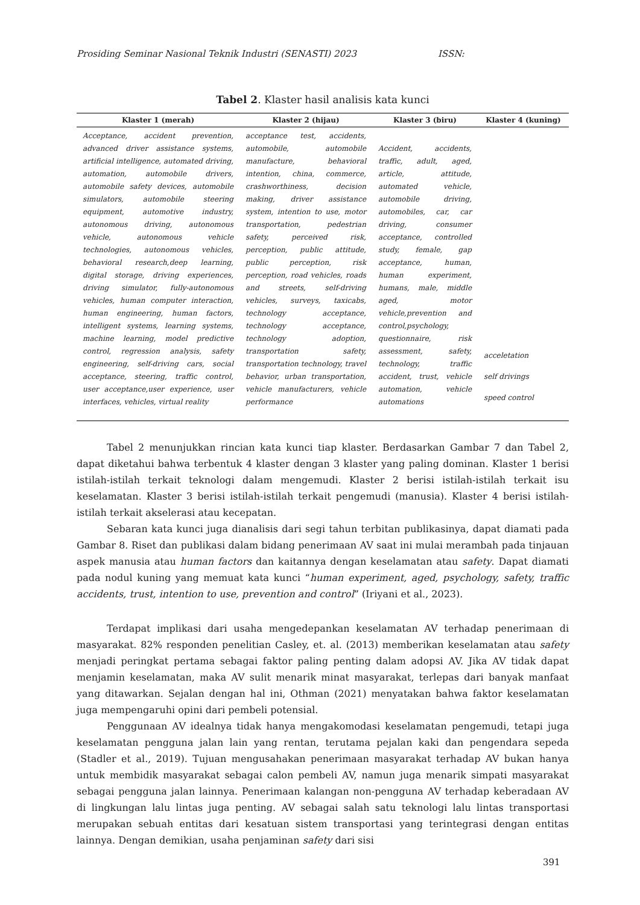Prosiding Seminar Nasional Teknik Industri (SENASTI) 2023 ISSN:
Tabel 2. Klaster hasil analisis kata kunci
| Klaster 1 (merah) | Klaster 2 (hijau) | Klaster 3 (biru) | Klaster 4 (kuning) |
| --- | --- | --- | --- |
| Acceptance, accident prevention, advanced driver assistance systems, artificial intelligence, automated driving, automation, automobile drivers, automobile safety devices, automobile simulators, automobile steering equipment, automotive industry, autonomous driving, autonomous vehicle, autonomous vehicle technologies, autonomous vehicles, behavioral research,deep learning, digital storage, driving experiences, driving simulator, fully-autonomous vehicles, human computer interaction, human engineering, human factors, intelligent systems, learning systems, machine learning, model predictive control, regression analysis, safety engineering, self-driving cars, social acceptance, steering, traffic control, user acceptance,user experience, user interfaces, vehicles, virtual reality | acceptance test, accidents, automobile, automobile manufacture, behavioral intention, china, commerce, crashworthiness, decision making, driver assistance system, intention to use, motor transportation, pedestrian safety, perceived risk, perception, public attitude, public perception, risk perception, road vehicles, roads and streets, self-driving vehicles, surveys, taxicabs, technology acceptance, technology acceptance, technology adoption, transportation safety, transportation technology, travel behavior, urban transportation, vehicle manufacturers, vehicle performance | Accident, accidents, traffic, adult, aged, article, attitude, automated vehicle, automobile driving, automobiles, car, car driving, consumer acceptance, controlled study, female, gap acceptance, human, human experiment, humans, male, middle aged, motor vehicle,prevention and control,psychology, questionnaire, risk assessment, safety, technology, traffic accident, trust, vehicle automation, vehicle automations | acceletation self drivings speed control |
Tabel 2 menunjukkan rincian kata kunci tiap klaster. Berdasarkan Gambar 7 dan Tabel 2, dapat diketahui bahwa terbentuk 4 klaster dengan 3 klaster yang paling dominan. Klaster 1 berisi istilah-istilah terkait teknologi dalam mengemudi. Klaster 2 berisi istilah-istilah terkait isu keselamatan. Klaster 3 berisi istilah-istilah terkait pengemudi (manusia). Klaster 4 berisi istilah-istilah terkait akselerasi atau kecepatan.
Sebaran kata kunci juga dianalisis dari segi tahun terbitan publikasinya, dapat diamati pada Gambar 8. Riset dan publikasi dalam bidang penerimaan AV saat ini mulai merambah pada tinjauan aspek manusia atau human factors dan kaitannya dengan keselamatan atau safety. Dapat diamati pada nodul kuning yang memuat kata kunci “human experiment, aged, psychology, safety, traffic accidents, trust, intention to use, prevention and control” (Iriyani et al., 2023).
Terdapat implikasi dari usaha mengedepankan keselamatan AV terhadap penerimaan di masyarakat. 82% responden penelitian Casley, et. al. (2013) memberikan keselamatan atau safety menjadi peringkat pertama sebagai faktor paling penting dalam adopsi AV. Jika AV tidak dapat menjamin keselamatan, maka AV sulit menarik minat masyarakat, terlepas dari banyak manfaat yang ditawarkan. Sejalan dengan hal ini, Othman (2021) menyatakan bahwa faktor keselamatan juga mempengaruhi opini dari pembeli potensial.
Penggunaan AV idealnya tidak hanya mengakomodasi keselamatan pengemudi, tetapi juga keselamatan pengguna jalan lain yang rentan, terutama pejalan kaki dan pengendara sepeda (Stadler et al., 2019). Tujuan mengusahakan penerimaan masyarakat terhadap AV bukan hanya untuk membidik masyarakat sebagai calon pembeli AV, namun juga menarik simpati masyarakat sebagai pengguna jalan lainnya. Penerimaan kalangan non-pengguna AV terhadap keberadaan AV di lingkungan lalu lintas juga penting. AV sebagai salah satu teknologi lalu lintas transportasi merupakan sebuah entitas dari kesatuan sistem transportasi yang terintegrasi dengan entitas lainnya. Dengan demikian, usaha penjaminan safety dari sisi
391